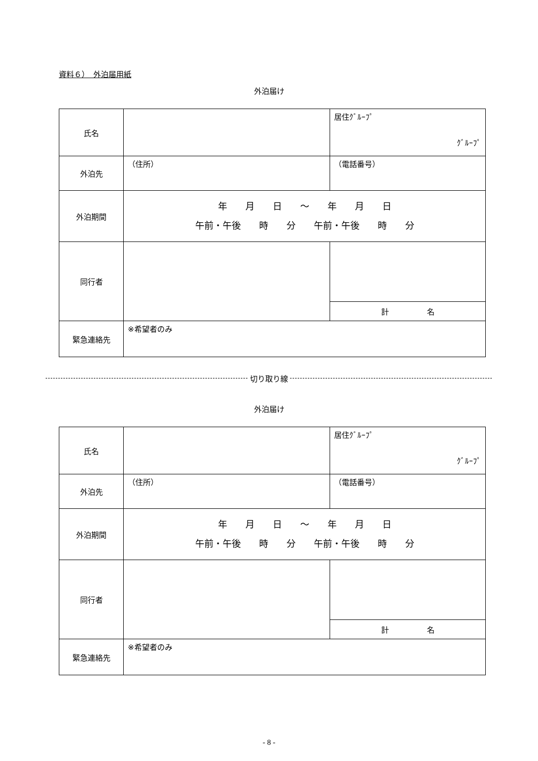資料６）　外泊届用紙
外泊届け
| 氏名 | | 居住ｸﾞﾙｰﾌﾟ ｸﾞﾙｰﾌﾟ |
| 外泊先 | （住所） | （電話番号） |
| 外泊期間 | 年 月 日 ～ 年 月 日 午前・午後 時 分 午前・午後 時 分 | |
| 同行者 | | |
| | | 計 名 |
| 緊急連絡先 | ※希望者のみ | |
切り取り線
外泊届け
| 氏名 | | 居住ｸﾞﾙｰﾌﾟ ｸﾞﾙｰﾌﾟ |
| 外泊先 | （住所） | （電話番号） |
| 外泊期間 | 年 月 日 ～ 年 月 日 午前・午後 時 分 午前・午後 時 分 | |
| 同行者 | | |
| | | 計 名 |
| 緊急連絡先 | ※希望者のみ | |
- 8 -